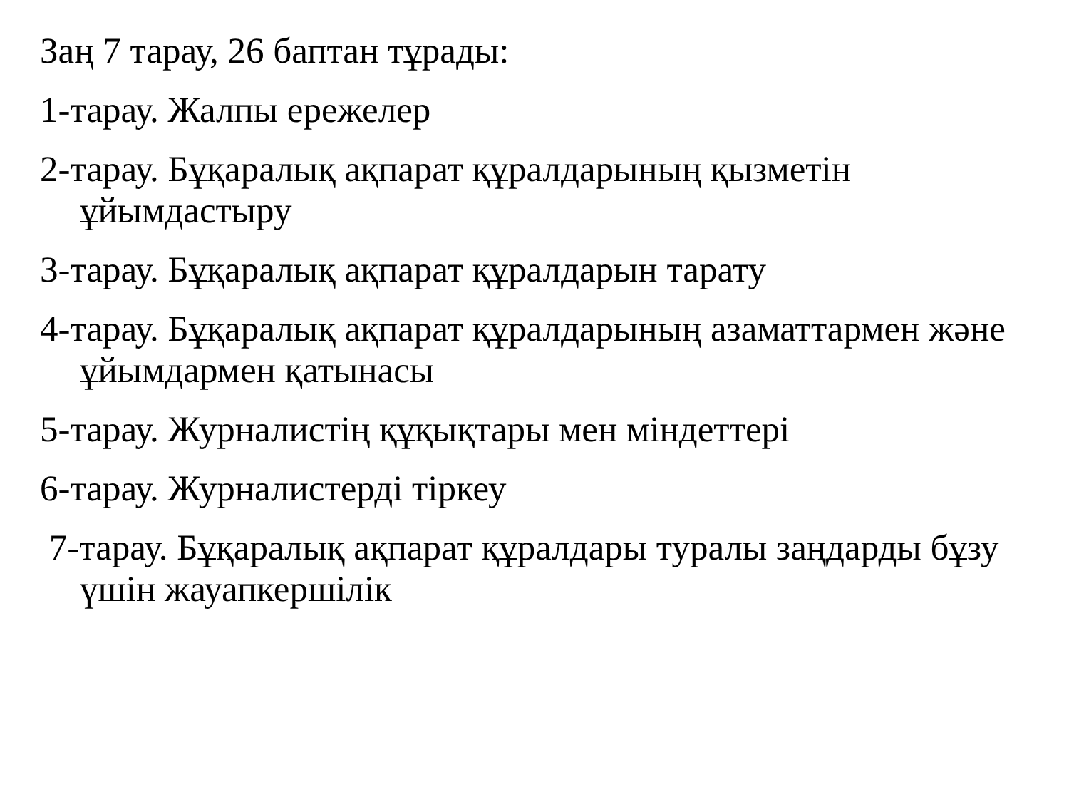Заң 7 тарау, 26 баптан тұрады:
1-тарау. Жалпы ережелер
2-тарау. Бұқаралық ақпарат құралдарының қызметін ұйымдастыру
3-тарау. Бұқаралық ақпарат құралдарын тарату
4-тарау. Бұқаралық ақпарат құралдарының азаматтармен және ұйымдармен қатынасы
5-тарау. Журналистің құқықтары мен міндеттері
6-тарау. Журналистерді тіркеу
7-тарау. Бұқаралық ақпарат құралдары туралы заңдарды бұзу үшін жауапкершілік